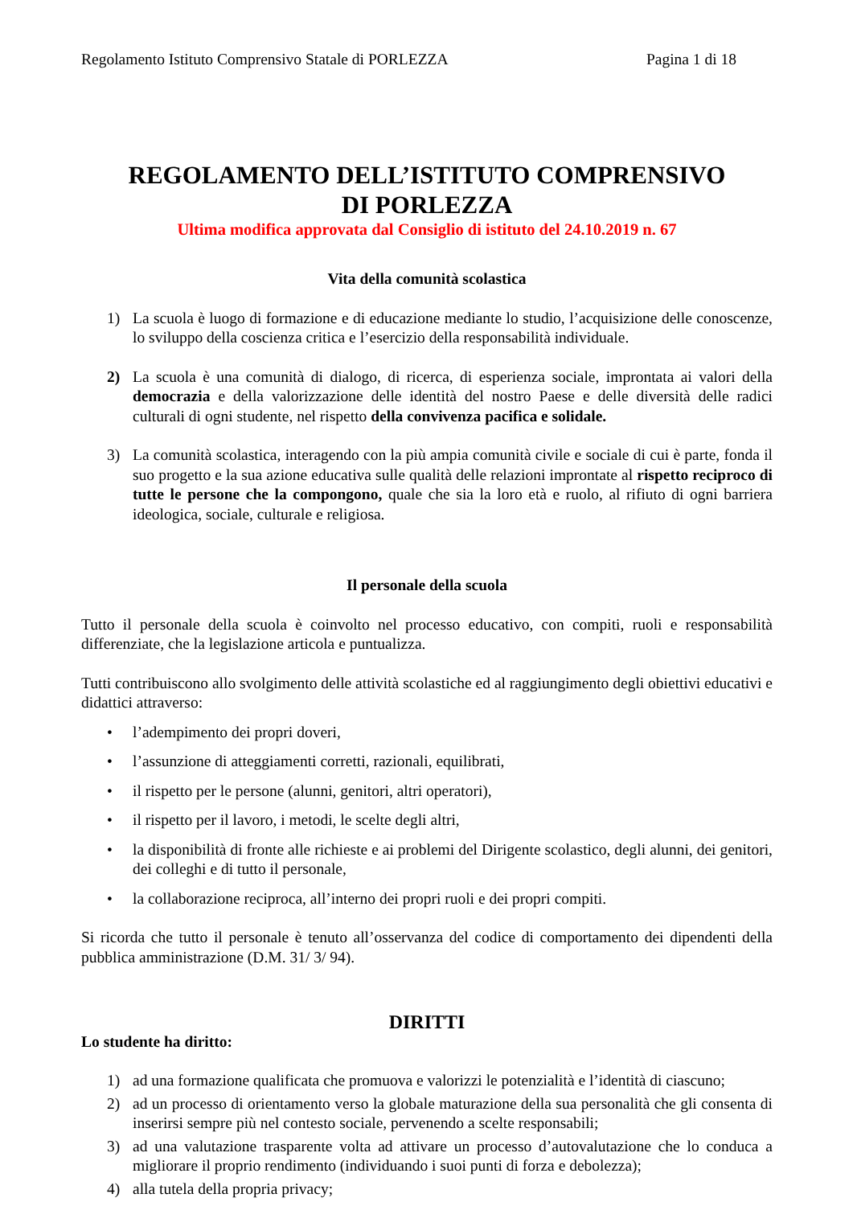Regolamento Istituto Comprensivo Statale di PORLEZZA Pagina 1 di 18
REGOLAMENTO DELL’ISTITUTO COMPRENSIVO
DI PORLEZZA
Ultima modifica approvata dal Consiglio di istituto del 24.10.2019 n. 67
Vita della comunità scolastica
1) La scuola è luogo di formazione e di educazione mediante lo studio, l’acquisizione delle conoscenze, lo sviluppo della coscienza critica e l’esercizio della responsabilità individuale.
2) La scuola è una comunità di dialogo, di ricerca, di esperienza sociale, improntata ai valori della democrazia e della valorizzazione delle identità del nostro Paese e delle diversità delle radici culturali di ogni studente, nel rispetto della convivenza pacifica e solidale.
3) La comunità scolastica, interagendo con la più ampia comunità civile e sociale di cui è parte, fonda il suo progetto e la sua azione educativa sulle qualità delle relazioni improntate al rispetto reciproco di tutte le persone che la compongono, quale che sia la loro età e ruolo, al rifiuto di ogni barriera ideologica, sociale, culturale e religiosa.
Il personale della scuola
Tutto il personale della scuola è coinvolto nel processo educativo, con compiti, ruoli e responsabilità differenziate, che la legislazione articola e puntualizza.
Tutti contribuiscono allo svolgimento delle attività scolastiche ed al raggiungimento degli obiettivi educativi e didattici attraverso:
• l’adempimento dei propri doveri,
• l’assunzione di atteggiamenti corretti, razionali, equilibrati,
• il rispetto per le persone (alunni, genitori, altri operatori),
• il rispetto per il lavoro, i metodi, le scelte degli altri,
• la disponibilità di fronte alle richieste e ai problemi del Dirigente scolastico, degli alunni, dei genitori, dei colleghi e di tutto il personale,
• la collaborazione reciproca, all’interno dei propri ruoli e dei propri compiti.
Si ricorda che tutto il personale è tenuto all’osservanza del codice di comportamento dei dipendenti della pubblica amministrazione (D.M. 31/ 3/ 94).
DIRITTI
Lo studente ha diritto:
1) ad una formazione qualificata che promuova e valorizzi le potenzialità e l’identità di ciascuno;
2) ad un processo di orientamento verso la globale maturazione della sua personalità che gli consenta di inserirsi sempre più nel contesto sociale, pervenendo a scelte responsabili;
3) ad una valutazione trasparente volta ad attivare un processo d’autovalutazione che lo conduca a migliorare il proprio rendimento (individuando i suoi punti di forza e debolezza);
4) alla tutela della propria privacy;